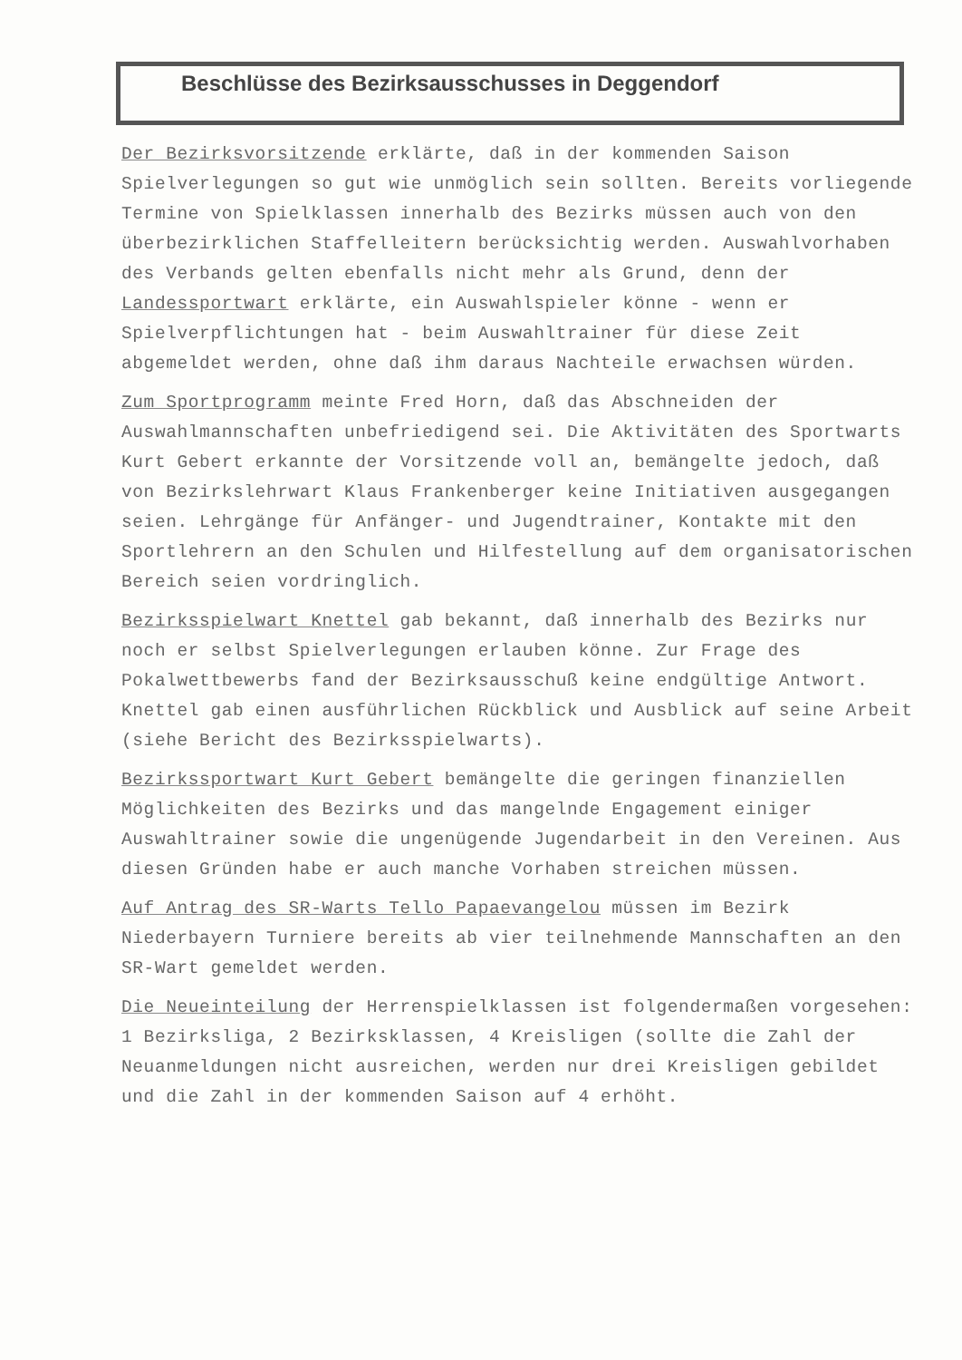Beschlüsse des Bezirksausschusses in Deggendorf
Der Bezirksvorsitzende erklärte, daß in der kommenden Saison Spielverlegungen so gut wie unmöglich sein sollten. Bereits vorliegende Termine von Spielklassen innerhalb des Bezirks müssen auch von den überbezirklichen Staffelleitern berücksichtig werden. Auswahlvorhaben des Verbands gelten ebenfalls nicht mehr als Grund, denn der Landessportwart erklärte, ein Auswahlspieler könne - wenn er Spielverpflichtungen hat - beim Auswahltrainer für diese Zeit abgemeldet werden, ohne daß ihm daraus Nachteile erwachsen würden.
Zum Sportprogramm meinte Fred Horn, daß das Abschneiden der Auswahlmannschaften unbefriedigend sei. Die Aktivitäten des Sportwarts Kurt Gebert erkannte der Vorsitzende voll an, bemängelte jedoch, daß von Bezirkslehrwart Klaus Frankenberger keine Initiativen ausgegangen seien. Lehrgänge für Anfänger- und Jugendtrainer, Kontakte mit den Sportlehrern an den Schulen und Hilfestellung auf dem organisatorischen Bereich seien vordringlich.
Bezirksspielwart Knettel gab bekannt, daß innerhalb des Bezirks nur noch er selbst Spielverlegungen erlauben könne. Zur Frage des Pokalwettbewerbs fand der Bezirksausschuß keine endgültige Antwort. Knettel gab einen ausführlichen Rückblick und Ausblick auf seine Arbeit (siehe Bericht des Bezirksspielwarts).
Bezirkssportwart Kurt Gebert bemängelte die geringen finanziellen Möglichkeiten des Bezirks und das mangelnde Engagement einiger Auswahltrainer sowie die ungenügende Jugendarbeit in den Vereinen. Aus diesen Gründen habe er auch manche Vorhaben streichen müssen.
Auf Antrag des SR-Warts Tello Papaevangelou müssen im Bezirk Niederbayern Turniere bereits ab vier teilnehmende Mannschaften an den SR-Wart gemeldet werden.
Die Neueinteilung der Herrenspielklassen ist folgendermaßen vorgesehen: 1 Bezirksliga, 2 Bezirksklassen, 4 Kreisligen (sollte die Zahl der Neuanmeldungen nicht ausreichen, werden nur drei Kreisligen gebildet und die Zahl in der kommenden Saison auf 4 erhöht.